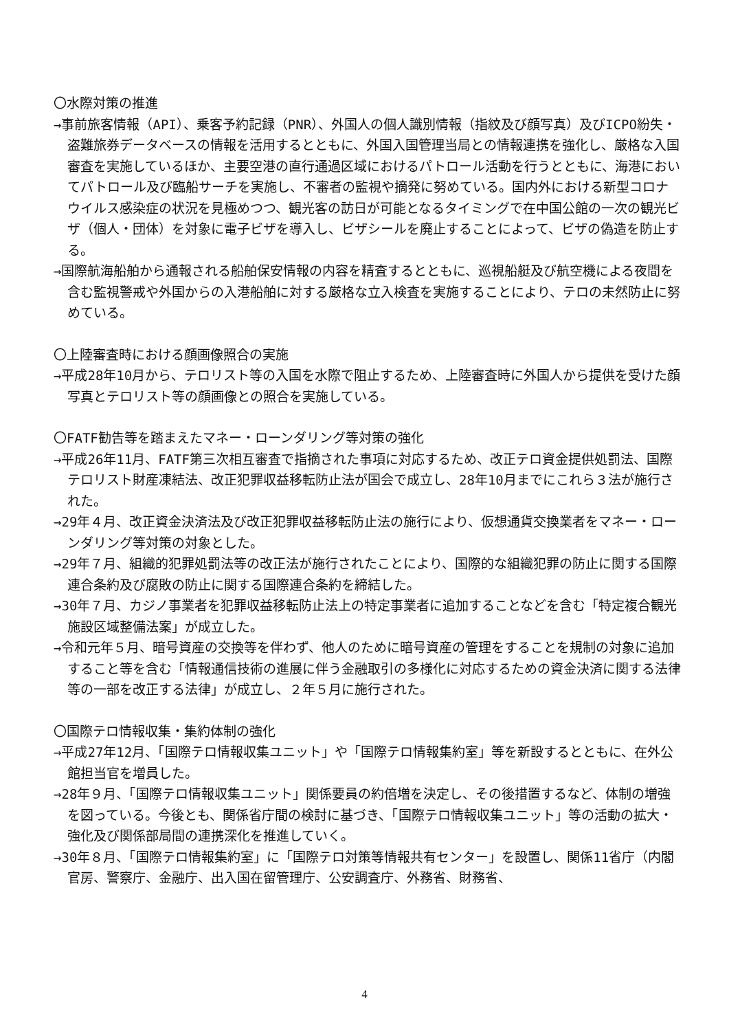〇水際対策の推進
→事前旅客情報（API）、乗客予約記録（PNR）、外国人の個人識別情報（指紋及び顔写真）及びICPO紛失・盗難旅券データベースの情報を活用するとともに、外国入国管理当局との情報連携を強化し、厳格な入国審査を実施しているほか、主要空港の直行通過区域におけるパトロール活動を行うとともに、海港においてパトロール及び臨船サーチを実施し、不審者の監視や摘発に努めている。国内外における新型コロナウイルス感染症の状況を見極めつつ、観光客の訪日が可能となるタイミングで在中国公館の一次の観光ビザ（個人・団体）を対象に電子ビザを導入し、ビザシールを廃止することによって、ビザの偽造を防止する。
→国際航海船舶から通報される船舶保安情報の内容を精査するとともに、巡視船艇及び航空機による夜間を含む監視警戒や外国からの入港船舶に対する厳格な立入検査を実施することにより、テロの未然防止に努めている。
〇上陸審査時における顔画像照合の実施
→平成28年10月から、テロリスト等の入国を水際で阻止するため、上陸審査時に外国人から提供を受けた顔写真とテロリスト等の顔画像との照合を実施している。
〇FATF勧告等を踏まえたマネー・ローンダリング等対策の強化
→平成26年11月、FATF第三次相互審査で指摘された事項に対応するため、改正テロ資金提供処罰法、国際テロリスト財産凍結法、改正犯罪収益移転防止法が国会で成立し、28年10月までにこれら３法が施行された。
→29年４月、改正資金決済法及び改正犯罪収益移転防止法の施行により、仮想通貨交換業者をマネー・ローンダリング等対策の対象とした。
→29年７月、組織的犯罪処罰法等の改正法が施行されたことにより、国際的な組織犯罪の防止に関する国際連合条約及び腐敗の防止に関する国際連合条約を締結した。
→30年７月、カジノ事業者を犯罪収益移転防止法上の特定事業者に追加することなどを含む「特定複合観光施設区域整備法案」が成立した。
→令和元年５月、暗号資産の交換等を伴わず、他人のために暗号資産の管理をすることを規制の対象に追加すること等を含む「情報通信技術の進展に伴う金融取引の多様化に対応するための資金決済に関する法律等の一部を改正する法律」が成立し、２年５月に施行された。
〇国際テロ情報収集・集約体制の強化
→平成27年12月、「国際テロ情報収集ユニット」や「国際テロ情報集約室」等を新設するとともに、在外公館担当官を増員した。
→28年９月、「国際テロ情報収集ユニット」関係要員の約倍増を決定し、その後措置するなど、体制の増強を図っている。今後とも、関係省庁間の検討に基づき、「国際テロ情報収集ユニット」等の活動の拡大・強化及び関係部局間の連携深化を推進していく。
→30年８月、「国際テロ情報集約室」に「国際テロ対策等情報共有センター」を設置し、関係11省庁（内閣官房、警察庁、金融庁、出入国在留管理庁、公安調査庁、外務省、財務省、
4